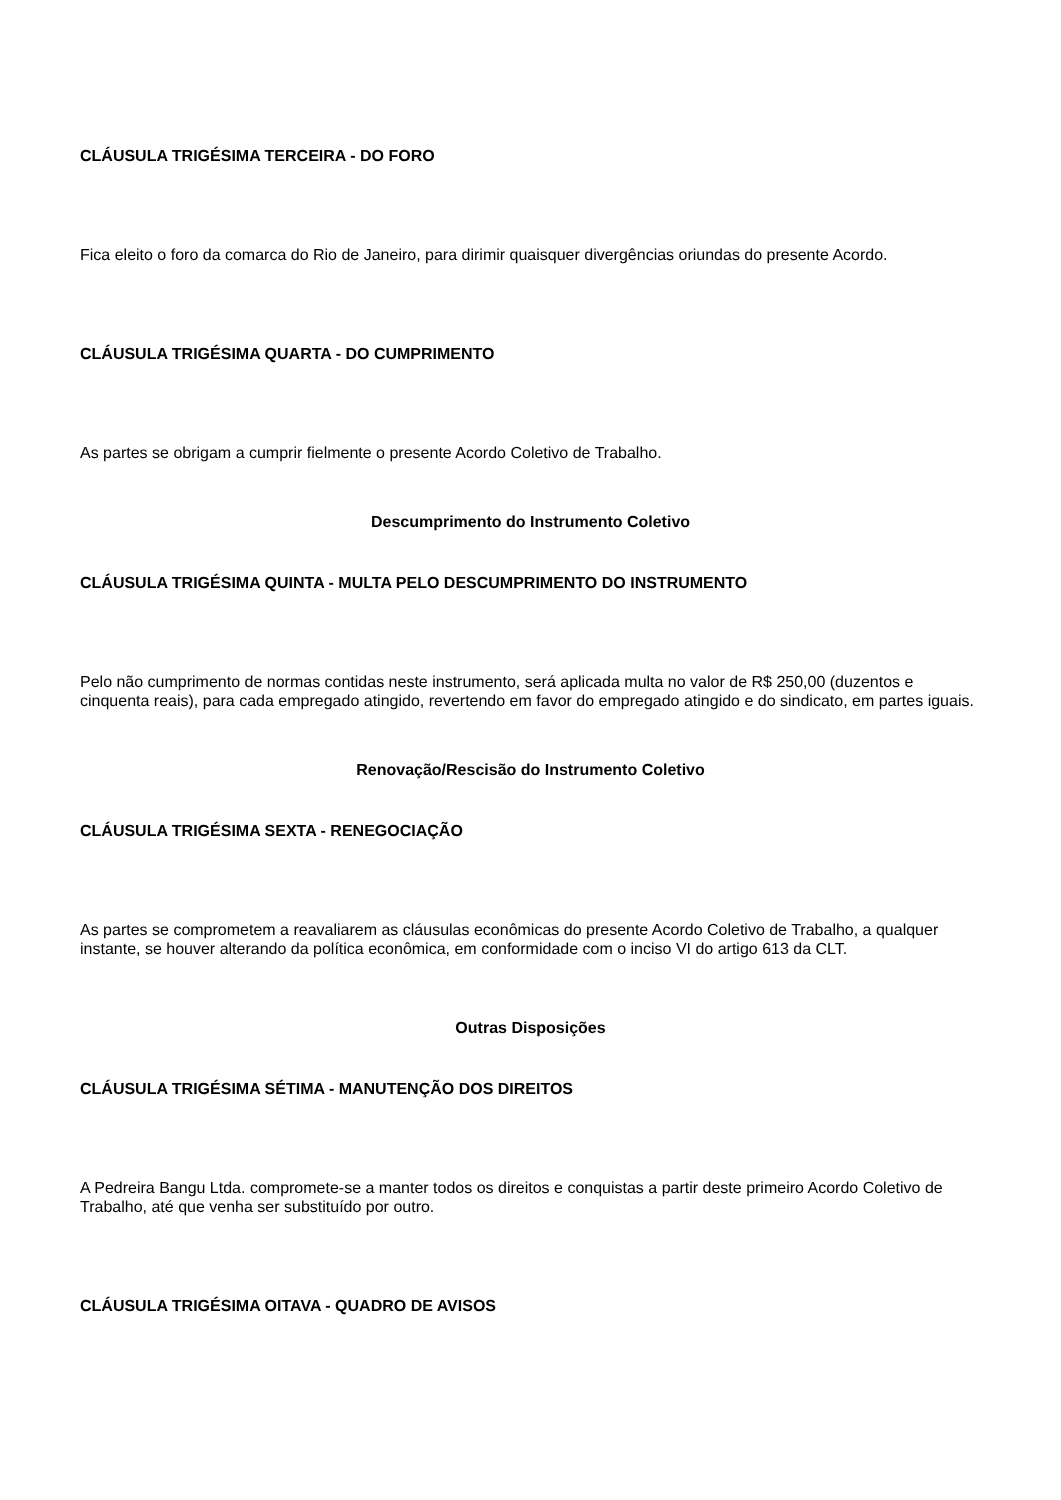CLÁUSULA TRIGÉSIMA TERCEIRA - DO FORO
Fica eleito o foro da comarca do Rio de Janeiro, para dirimir quaisquer divergências oriundas do presente Acordo.
CLÁUSULA TRIGÉSIMA QUARTA - DO CUMPRIMENTO
As partes se obrigam a cumprir fielmente o presente Acordo Coletivo de Trabalho.
Descumprimento do Instrumento Coletivo
CLÁUSULA TRIGÉSIMA QUINTA - MULTA PELO DESCUMPRIMENTO DO INSTRUMENTO
Pelo não cumprimento de normas contidas neste instrumento, será aplicada multa no valor de R$ 250,00 (duzentos e cinquenta reais), para cada empregado atingido, revertendo em favor do empregado atingido e do sindicato, em partes iguais.
Renovação/Rescisão do Instrumento Coletivo
CLÁUSULA TRIGÉSIMA SEXTA - RENEGOCIAÇÃO
As partes se comprometem a reavaliarem as cláusulas econômicas do presente Acordo Coletivo de Trabalho, a qualquer instante, se houver alterando da política econômica, em conformidade com o inciso VI do artigo 613 da CLT.
Outras Disposições
CLÁUSULA TRIGÉSIMA SÉTIMA - MANUTENÇÃO DOS DIREITOS
A Pedreira Bangu Ltda. compromete-se a manter todos os direitos e conquistas a partir deste primeiro Acordo Coletivo de Trabalho, até que venha ser substituído por outro.
CLÁUSULA TRIGÉSIMA OITAVA - QUADRO DE AVISOS